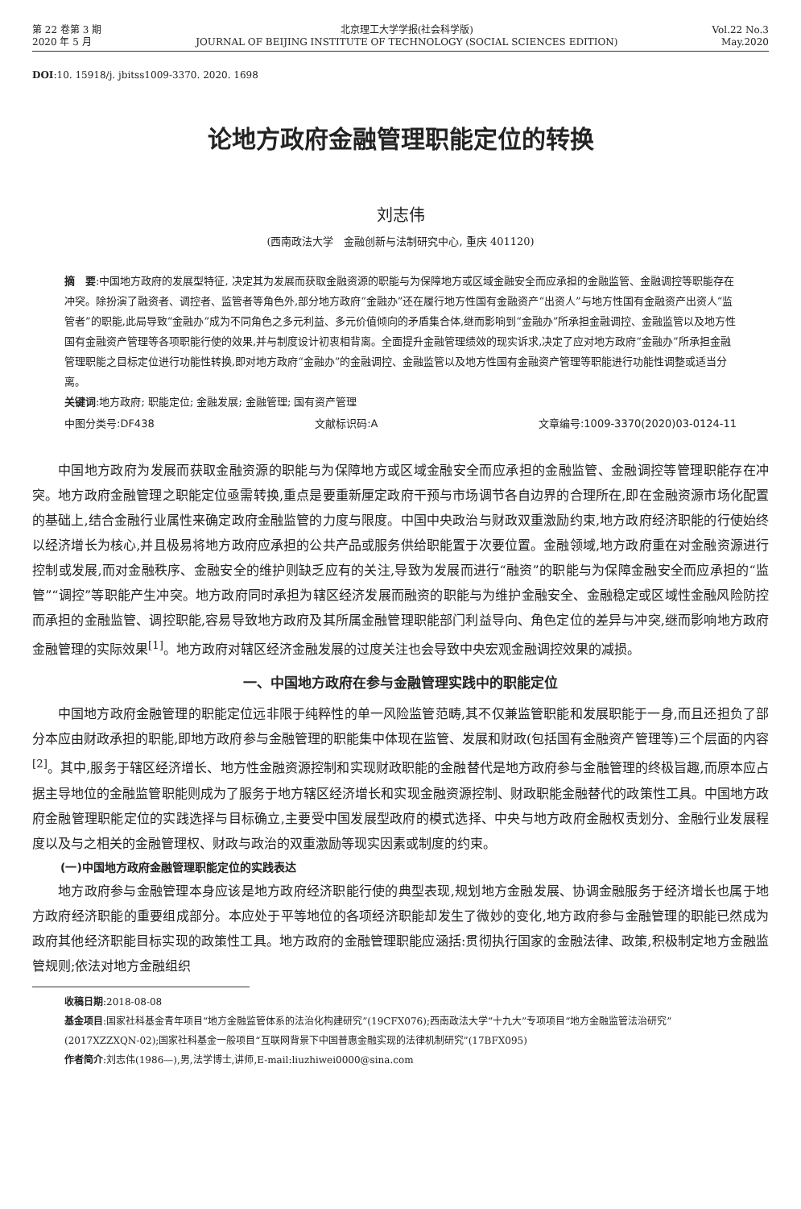第 22 卷第 3 期
2020 年 5 月
北京理工大学学报(社会科学版)
JOURNAL OF BEIJING INSTITUTE OF TECHNOLOGY (SOCIAL SCIENCES EDITION)
Vol.22 No.3
May.2020
DOI:10. 15918/j. jbitss1009-3370. 2020. 1698
论地方政府金融管理职能定位的转换
刘志伟
(西南政法大学　金融创新与法制研究中心, 重庆 401120)
摘　要:中国地方政府的发展型特征, 决定其为发展而获取金融资源的职能与为保障地方或区域金融安全而应承担的金融监管、金融调控等职能存在冲突。除扮演了融资者、调控者、监管者等角色外,部分地方政府“金融办”还在履行地方性国有金融资产“出资人”与地方性国有金融资产出资人“监管者”的职能,此局导致“金融办”成为不同角色之多元利益、多元价值倾向的矛盾集合体,继而影响到“金融办”所承担金融调控、金融监管以及地方性国有金融资产管理等各项职能行使的效果,并与制度设计初衷相背离。全面提升金融管理绩效的现实诉求,决定了应对地方政府“金融办”所承担金融管理职能之目标定位进行功能性转换,即对地方政府“金融办”的金融调控、金融监管以及地方性国有金融资产管理等职能进行功能性调整或适当分离。
关键词:地方政府; 职能定位; 金融发展; 金融管理; 国有资产管理
中图分类号:DF438 文献标识码:A 文章编号:1009-3370(2020)03-0124-11
中国地方政府为发展而获取金融资源的职能与为保障地方或区域金融安全而应承担的金融监管、金融调控等管理职能存在冲突。地方政府金融管理之职能定位亟需转换,重点是要重新厘定政府干预与市场调节各自边界的合理所在,即在金融资源市场化配置的基础上,结合金融行业属性来确定政府金融监管的力度与限度。中国中央政治与财政双重激励约束,地方政府经济职能的行使始终以经济增长为核心,并且极易将地方政府应承担的公共产品或服务供给职能置于次要位置。金融领域,地方政府重在对金融资源进行控制或发展,而对金融秩序、金融安全的维护则缺乏应有的关注,导致为发展而进行“融资”的职能与为保障金融安全而应承担的“监管”“调控”等职能产生冲突。地方政府同时承担为辖区经济发展而融资的职能与为维护金融安全、金融稳定或区域性金融风险防控而承担的金融监管、调控职能,容易导致地方政府及其所属金融管理职能部门利益导向、角色定位的差异与冲突,继而影响地方政府金融管理的实际效果<sup>[1]</sup>。地方政府对辖区经济金融发展的过度关注也会导致中央宏观金融调控效果的减损。
一、中国地方政府在参与金融管理实践中的职能定位
中国地方政府金融管理的职能定位远非限于纯粹性的单一风险监管范畴,其不仅兼监管职能和发展职能于一身,而且还担负了部分本应由财政承担的职能,即地方政府参与金融管理的职能集中体现在监管、发展和财政(包括国有金融资产管理等)三个层面的内容<sup>[2]</sup>。其中,服务于辖区经济增长、地方性金融资源控制和实现财政职能的金融替代是地方政府参与金融管理的终极旨趣,而原本应占据主导地位的金融监管职能则成为了服务于地方辖区经济增长和实现金融资源控制、财政职能金融替代的政策性工具。中国地方政府金融管理职能定位的实践选择与目标确立,主要受中国发展型政府的模式选择、中央与地方政府金融权责划分、金融行业发展程度以及与之相关的金融管理权、财政与政治的双重激励等现实因素或制度的约束。
(一)中国地方政府金融管理职能定位的实践表达
地方政府参与金融管理本身应该是地方政府经济职能行使的典型表现,规划地方金融发展、协调金融服务于经济增长也属于地方政府经济职能的重要组成部分。本应处于平等地位的各项经济职能却发生了微妙的变化,地方政府参与金融管理的职能已然成为政府其他经济职能目标实现的政策性工具。地方政府的金融管理职能应涵括:贯彻执行国家的金融法律、政策,积极制定地方金融监管规则;依法对地方金融组织
收稿日期:2018-08-08
基金项目:国家社科基金青年项目“地方金融监管体系的法治化构建研究”(19CFX076);西南政法大学“十九大”专项项目“地方金融监管法治研究”(2017XZZXQN-02);国家社科基金一般项目“互联网背景下中国普惠金融实现的法律机制研究”(17BFX095)
作者简介:刘志伟(1986—),男,法学博士,讲师,E-mail:liuzhiwei0000@sina.com